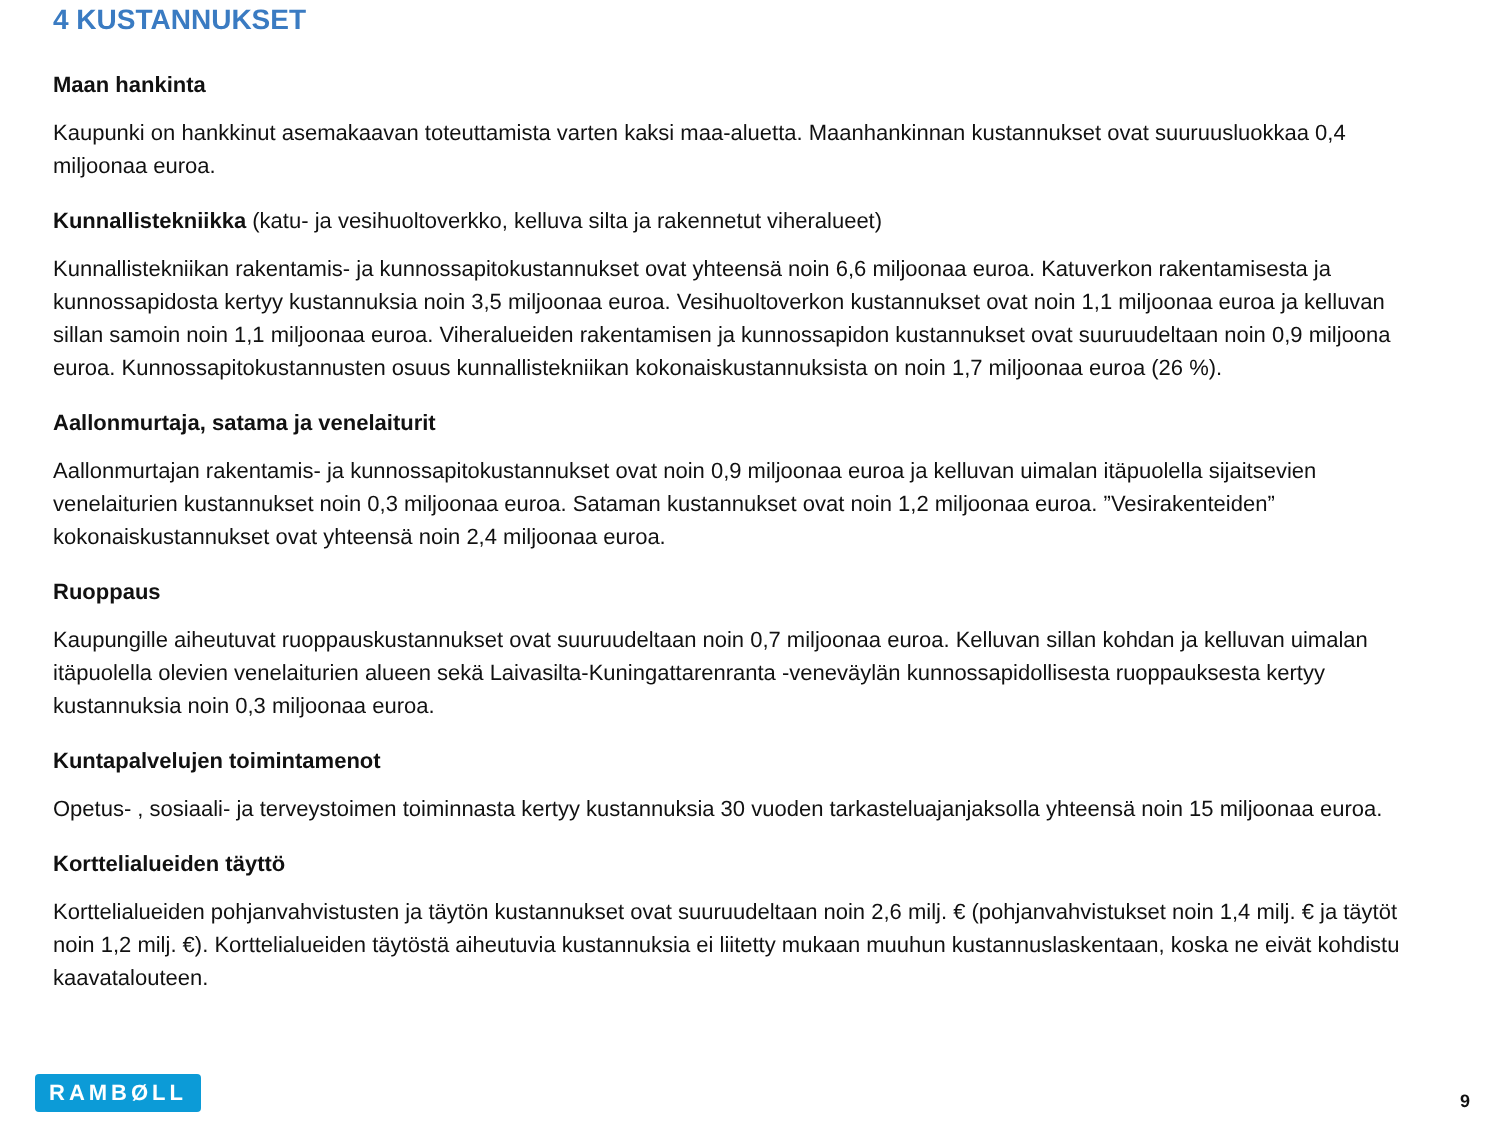4 KUSTANNUKSET
Maan hankinta
Kaupunki on hankkinut asemakaavan toteuttamista varten kaksi maa-aluetta. Maanhankinnan kustannukset ovat suuruusluokkaa 0,4 miljoonaa euroa.
Kunnallistekniikka (katu- ja vesihuoltoverkko, kelluva silta ja rakennetut viheralueet)
Kunnallistekniikan rakentamis- ja kunnossapitokustannukset ovat yhteensä noin 6,6 miljoonaa euroa. Katuverkon rakentamisesta ja kunnossapidosta kertyy kustannuksia noin 3,5 miljoonaa euroa. Vesihuoltoverkon kustannukset ovat noin 1,1 miljoonaa euroa ja kelluvan sillan samoin noin 1,1 miljoonaa euroa. Viheralueiden rakentamisen ja kunnossapidon kustannukset ovat suuruudeltaan noin 0,9 miljoona euroa. Kunnossapitokustannusten osuus kunnallistekniikan kokonaiskustannuksista on noin 1,7 miljoonaa euroa (26 %).
Aallonmurtaja, satama ja venelaiturit
Aallonmurtajan rakentamis- ja kunnossapitokustannukset ovat noin 0,9 miljoonaa euroa ja kelluvan uimalan itäpuolella sijaitsevien venelaiturien kustannukset noin 0,3 miljoonaa euroa. Sataman kustannukset ovat noin 1,2 miljoonaa euroa. ”Vesirakenteiden” kokonaiskustannukset ovat yhteensä noin 2,4 miljoonaa euroa.
Ruoppaus
Kaupungille aiheutuvat ruoppauskustannukset ovat suuruudeltaan noin 0,7 miljoonaa euroa. Kelluvan sillan kohdan ja kelluvan uimalan itäpuolella olevien venelaiturien alueen sekä Laivasilta-Kuningattarenranta -veneväylän kunnossapidollisesta ruoppauksesta kertyy kustannuksia noin 0,3 miljoonaa euroa.
Kuntapalvelujen toimintamenot
Opetus- , sosiaali- ja terveystoimen toiminnasta kertyy kustannuksia 30 vuoden tarkasteluajanjaksolla yhteensä noin 15 miljoonaa euroa.
Korttelialueiden täyttö
Korttelialueiden pohjanvahvistusten ja täytön kustannukset ovat suuruudeltaan noin 2,6 milj. € (pohjanvahvistukset noin 1,4 milj. € ja täytöt noin 1,2 milj. €). Korttelialueiden täytöstä aiheutuvia kustannuksia ei liitetty mukaan muuhun kustannuslaskentaan, koska ne eivät kohdistu kaavatalouteen.
RAMBØLL
9